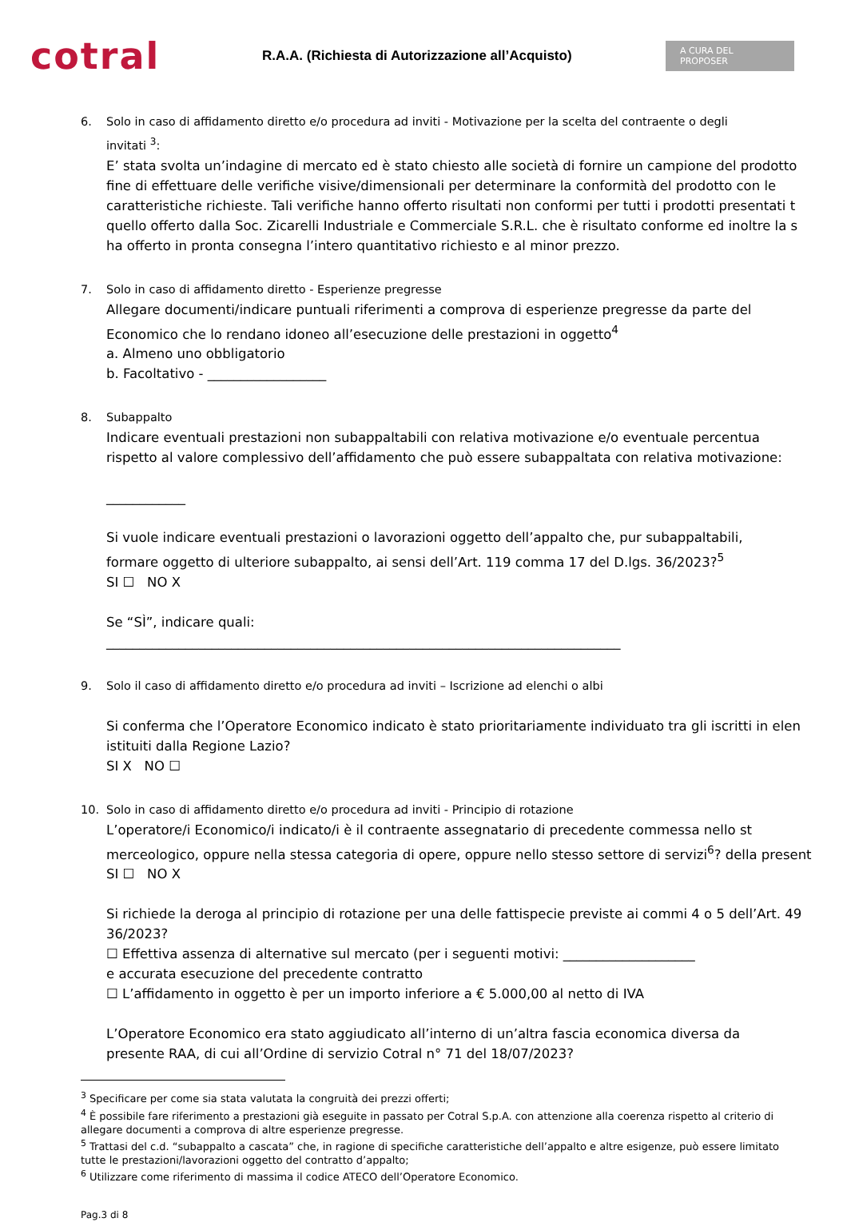cotral
R.A.A. (Richiesta di Autorizzazione all’Acquisto)
A CURA DEL PROPOSER
6. Solo in caso di affidamento diretto e/o procedura ad inviti - Motivazione per la scelta del contraente o degli
invitati <sup>3</sup>:
E’ stata svolta un’indagine di mercato ed è stato chiesto alle società di fornire un campione del prodotto
fine di effettuare delle verifiche visive/dimensionali per determinare la conformità del prodotto con le
caratteristiche richieste. Tali verifiche hanno offerto risultati non conformi per tutti i prodotti presentati t
quello offerto dalla Soc. Zicarelli Industriale e Commerciale S.R.L. che è risultato conforme ed inoltre la s
ha offerto in pronta consegna l’intero quantitativo richiesto e al minor prezzo.
7. Solo in caso di affidamento diretto - Esperienze pregresse
Allegare documenti/indicare puntuali riferimenti a comprova di esperienze pregresse da parte del
Economico che lo rendano idoneo all’esecuzione delle prestazioni in oggetto<sup>4</sup>
a. Almeno uno obbligatorio
b. Facoltativo - __________________
8. Subappalto
Indicare eventuali prestazioni non subappaltabili con relativa motivazione e/o eventuale percentua
rispetto al valore complessivo dell’affidamento che può essere subappaltata con relativa motivazione:
____________
Si vuole indicare eventuali prestazioni o lavorazioni oggetto dell’appalto che, pur subappaltabili,
formare oggetto di ulteriore subappalto, ai sensi dell’Art. 119 comma 17 del D.lgs. 36/2023?<sup>5</sup>
SI ☐ NO X
Se “SÌ”, indicare quali:
______________________________________________________________________________
9. Solo il caso di affidamento diretto e/o procedura ad inviti – Iscrizione ad elenchi o albi
Si conferma che l’Operatore Economico indicato è stato prioritariamente individuato tra gli iscritti in elen
istituiti dalla Regione Lazio?
SI X NO ☐
10. Solo in caso di affidamento diretto e/o procedura ad inviti - Principio di rotazione
L’operatore/i Economico/i indicato/i è il contraente assegnatario di precedente commessa nello st
merceologico, oppure nella stessa categoria di opere, oppure nello stesso settore di servizi<sup>6</sup>? della present
SI ☐ NO X
Si richiede la deroga al principio di rotazione per una delle fattispecie previste ai commi 4 o 5 dell’Art. 49
36/2023?
☐ Effettiva assenza di alternative sul mercato (per i seguenti motivi: ____________________
e accurata esecuzione del precedente contratto
☐ L’affidamento in oggetto è per un importo inferiore a € 5.000,00 al netto di IVA
L’Operatore Economico era stato aggiudicato all’interno di un’altra fascia economica diversa da
presente RAA, di cui all’Ordine di servizio Cotral n° 71 del 18/07/2023?
<sup>3</sup> Specificare per come sia stata valutata la congruità dei prezzi offerti;
<sup>4</sup> È possibile fare riferimento a prestazioni già eseguite in passato per Cotral S.p.A. con attenzione alla coerenza rispetto al criterio di
allegare documenti a comprova di altre esperienze pregresse.
<sup>5</sup> Trattasi del c.d. “subappalto a cascata” che, in ragione di specifiche caratteristiche dell’appalto e altre esigenze, può essere limitato
tutte le prestazioni/lavorazioni oggetto del contratto d’appalto;
<sup>6</sup> Utilizzare come riferimento di massima il codice ATECO dell’Operatore Economico.
Pag.3 di 8